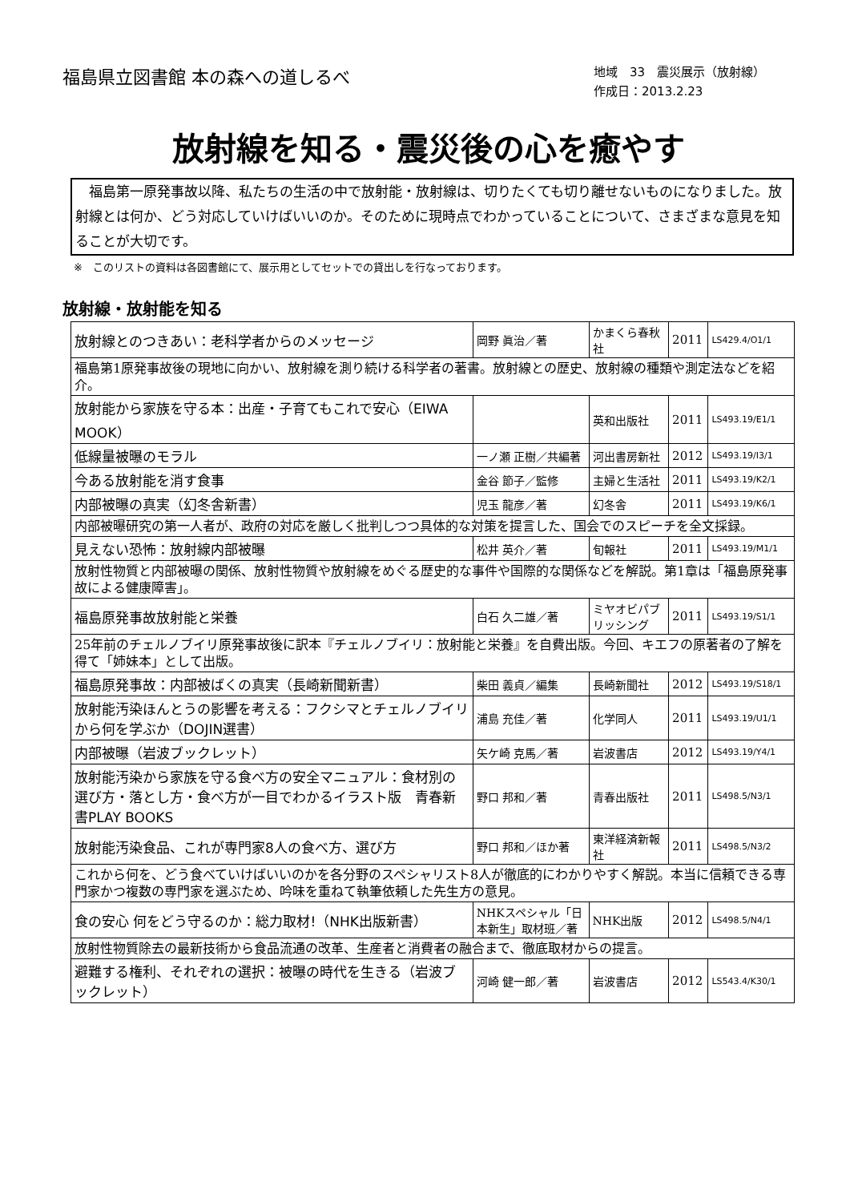福島県立図書館 本の森への道しるべ
地域　33　震災展示（放射線）
作成日：2013.2.23
放射線を知る・震災後の心を癒やす
　福島第一原発事故以降、私たちの生活の中で放射能・放射線は、切りたくても切り離せないものになりました。放射線とは何か、どう対応していけばいいのか。そのために現時点でわかっていることについて、さまざまな意見を知ることが大切です。
※　このリストの資料は各図書館にて、展示用としてセットでの貸出しを行なっております。
放射線・放射能を知る
| 放射線とのつきあい：老科学者からのメッセージ | 岡野 眞治／著 | かまくら春秋社 | 2011 | LS429.4/O1/1 |
| 福島第1原発事故後の現地に向かい、放射線を測り続ける科学者の著書。放射線との歴史、放射線の種類や測定法などを紹介。 | | | | |
| 放射能から家族を守る本：出産・子育てもこれで安心（EIWA MOOK） | | 英和出版社 | 2011 | LS493.19/E1/1 |
| 低線量被曝のモラル | 一ノ瀬 正樹／共編著 | 河出書房新社 | 2012 | LS493.19/I3/1 |
| 今ある放射能を消す食事 | 金谷 節子／監修 | 主婦と生活社 | 2011 | LS493.19/K2/1 |
| 内部被曝の真実（幻冬舎新書） | 児玉 龍彦／著 | 幻冬舎 | 2011 | LS493.19/K6/1 |
| 内部被曝研究の第一人者が、政府の対応を厳しく批判しつつ具体的な対策を提言した、国会でのスピーチを全文採録。 | | | | |
| 見えない恐怖：放射線内部被曝 | 松井 英介／著 | 旬報社 | 2011 | LS493.19/M1/1 |
| 放射性物質と内部被曝の関係、放射性物質や放射線をめぐる歴史的な事件や国際的な関係などを解説。第1章は「福島原発事故による健康障害」。 | | | | |
| 福島原発事故放射能と栄養 | 白石 久二雄／著 | ミヤオビパブリッシング | 2011 | LS493.19/S1/1 |
| 25年前のチェルノブイリ原発事故後に訳本『チェルノブイリ：放射能と栄養』を自費出版。今回、キエフの原著者の了解を得て「姉妹本」として出版。 | | | | |
| 福島原発事故：内部被ばくの真実（長崎新聞新書） | 柴田 義貞／編集 | 長崎新聞社 | 2012 | LS493.19/S18/1 |
| 放射能汚染ほんとうの影響を考える：フクシマとチェルノブイリから何を学ぶか（DOJIN選書） | 浦島 充佳／著 | 化学同人 | 2011 | LS493.19/U1/1 |
| 内部被曝（岩波ブックレット） | 矢ケ崎 克馬／著 | 岩波書店 | 2012 | LS493.19/Y4/1 |
| 放射能汚染から家族を守る食べ方の安全マニュアル：食材別の選び方・落とし方・食べ方が一目でわかるイラスト版 青春新書PLAY BOOKS | 野口 邦和／著 | 青春出版社 | 2011 | LS498.5/N3/1 |
| 放射能汚染食品、これが専門家8人の食べ方、選び方 | 野口 邦和／ほか著 | 東洋経済新報社 | 2011 | LS498.5/N3/2 |
| これから何を、どう食べていけばいいのかを各分野のスペシャリスト8人が徹底的にわかりやすく解説。本当に信頼できる専門家かつ複数の専門家を選ぶため、吟味を重ねて執筆依頼した先生方の意見。 | | | | |
| 食の安心 何をどう守るのか：総力取材!（NHK出版新書） | NHKスペシャル「日本新生」取材班／著 | NHK出版 | 2012 | LS498.5/N4/1 |
| 放射性物質除去の最新技術から食品流通の改革、生産者と消費者の融合まで、徹底取材からの提言。 | | | | |
| 避難する権利、それぞれの選択：被曝の時代を生きる（岩波ブックレット） | 河崎 健一郎／著 | 岩波書店 | 2012 | LS543.4/K30/1 |